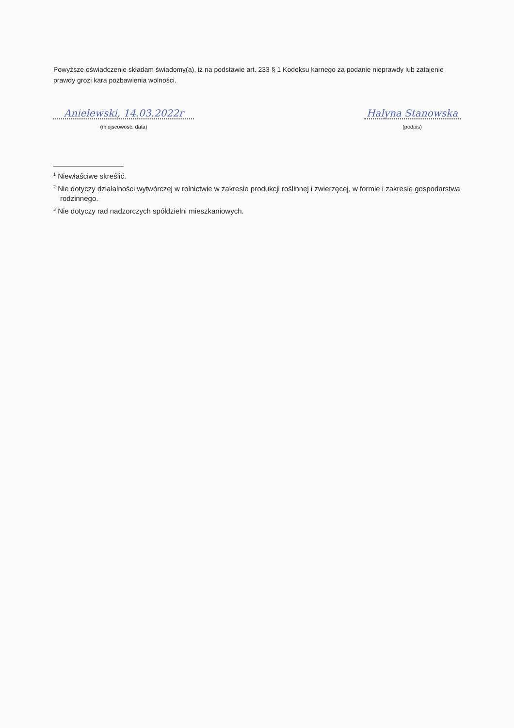Powyższe oświadczenie składam świadomy(a), iż na podstawie art. 233 § 1 Kodeksu karnego za podanie nieprawdy lub zatajenie prawdy grozi kara pozbawienia wolności.
Anielewski, 14.03.2022r
(miejscowość, data)
Halyna Stanowska
(podpis)
<sup>1</sup> Niewłaściwe skreślić.
<sup>2</sup> Nie dotyczy działalności wytwórczej w rolnictwie w zakresie produkcji roślinnej i zwierzęcej, w formie i zakresie gospodarstwa rodzinnego.
<sup>3</sup> Nie dotyczy rad nadzorczych spółdzielni mieszkaniowych.